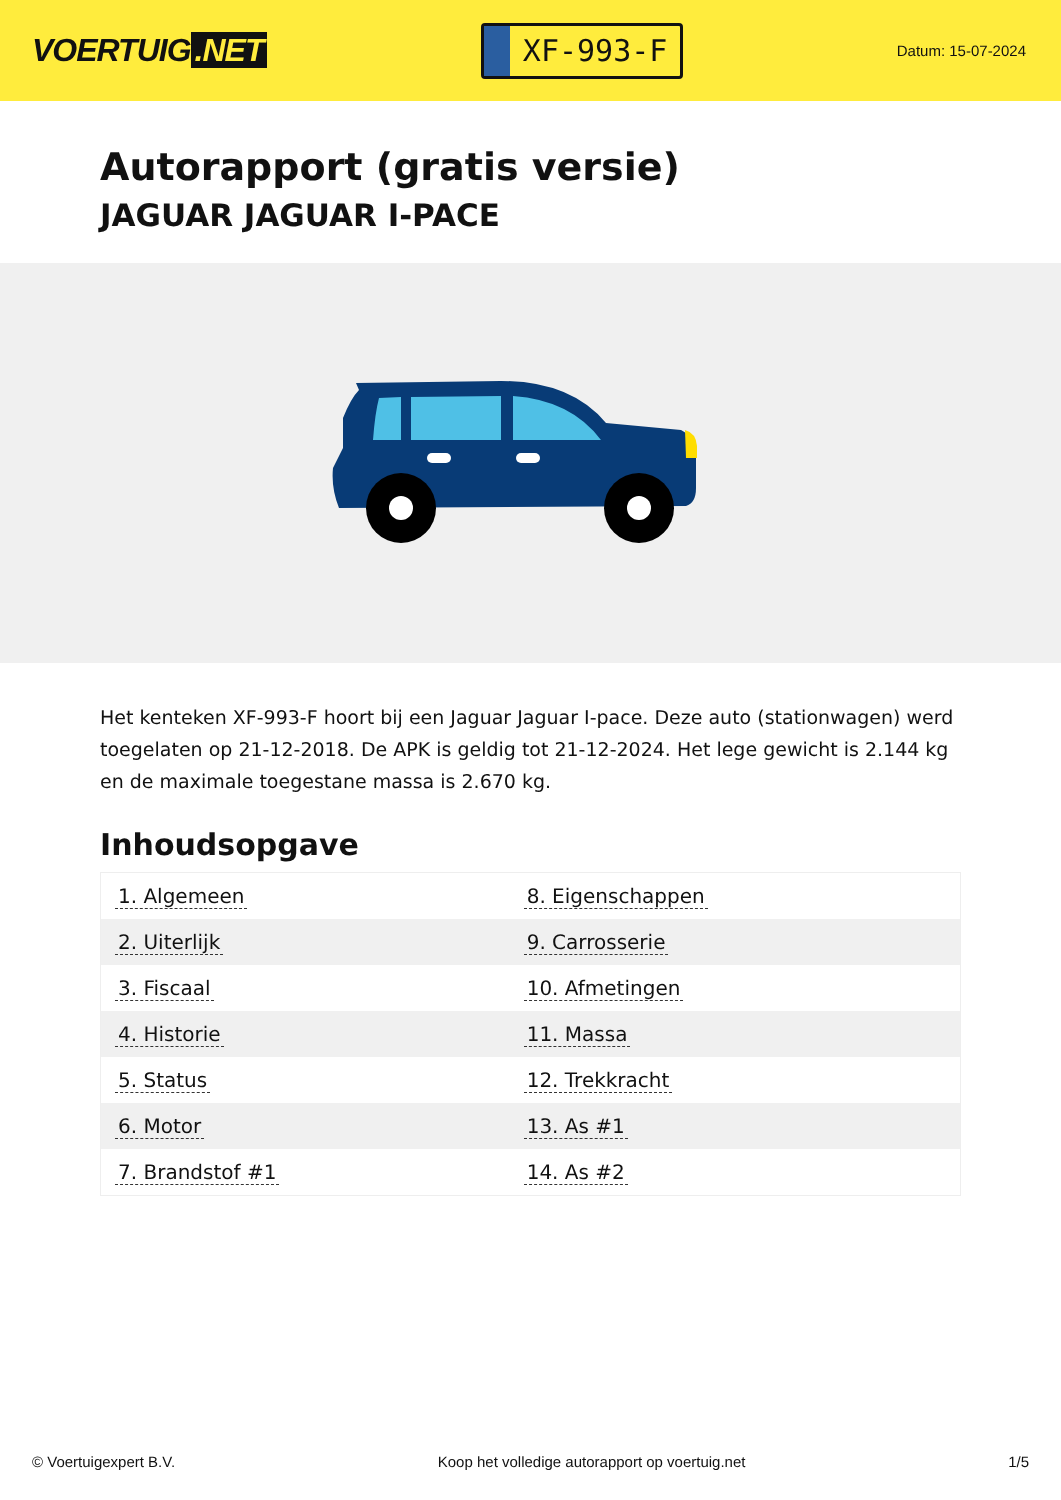VOERTUIG.NET
XF-993-F
Datum: 15-07-2024
Autorapport (gratis versie)
JAGUAR JAGUAR I-PACE
Het kenteken XF-993-F hoort bij een Jaguar Jaguar I-pace. Deze auto (stationwagen) werd toegelaten op 21-12-2018. De APK is geldig tot 21-12-2024. Het lege gewicht is 2.144 kg en de maximale toegestane massa is 2.670 kg.
Inhoudsopgave
| 1. Algemeen | 8. Eigenschappen |
| 2. Uiterlijk | 9. Carrosserie |
| 3. Fiscaal | 10. Afmetingen |
| 4. Historie | 11. Massa |
| 5. Status | 12. Trekkracht |
| 6. Motor | 13. As #1 |
| 7. Brandstof #1 | 14. As #2 |
© Voertuigexpert B.V. Koop het volledige autorapport op voertuig.net 1/5